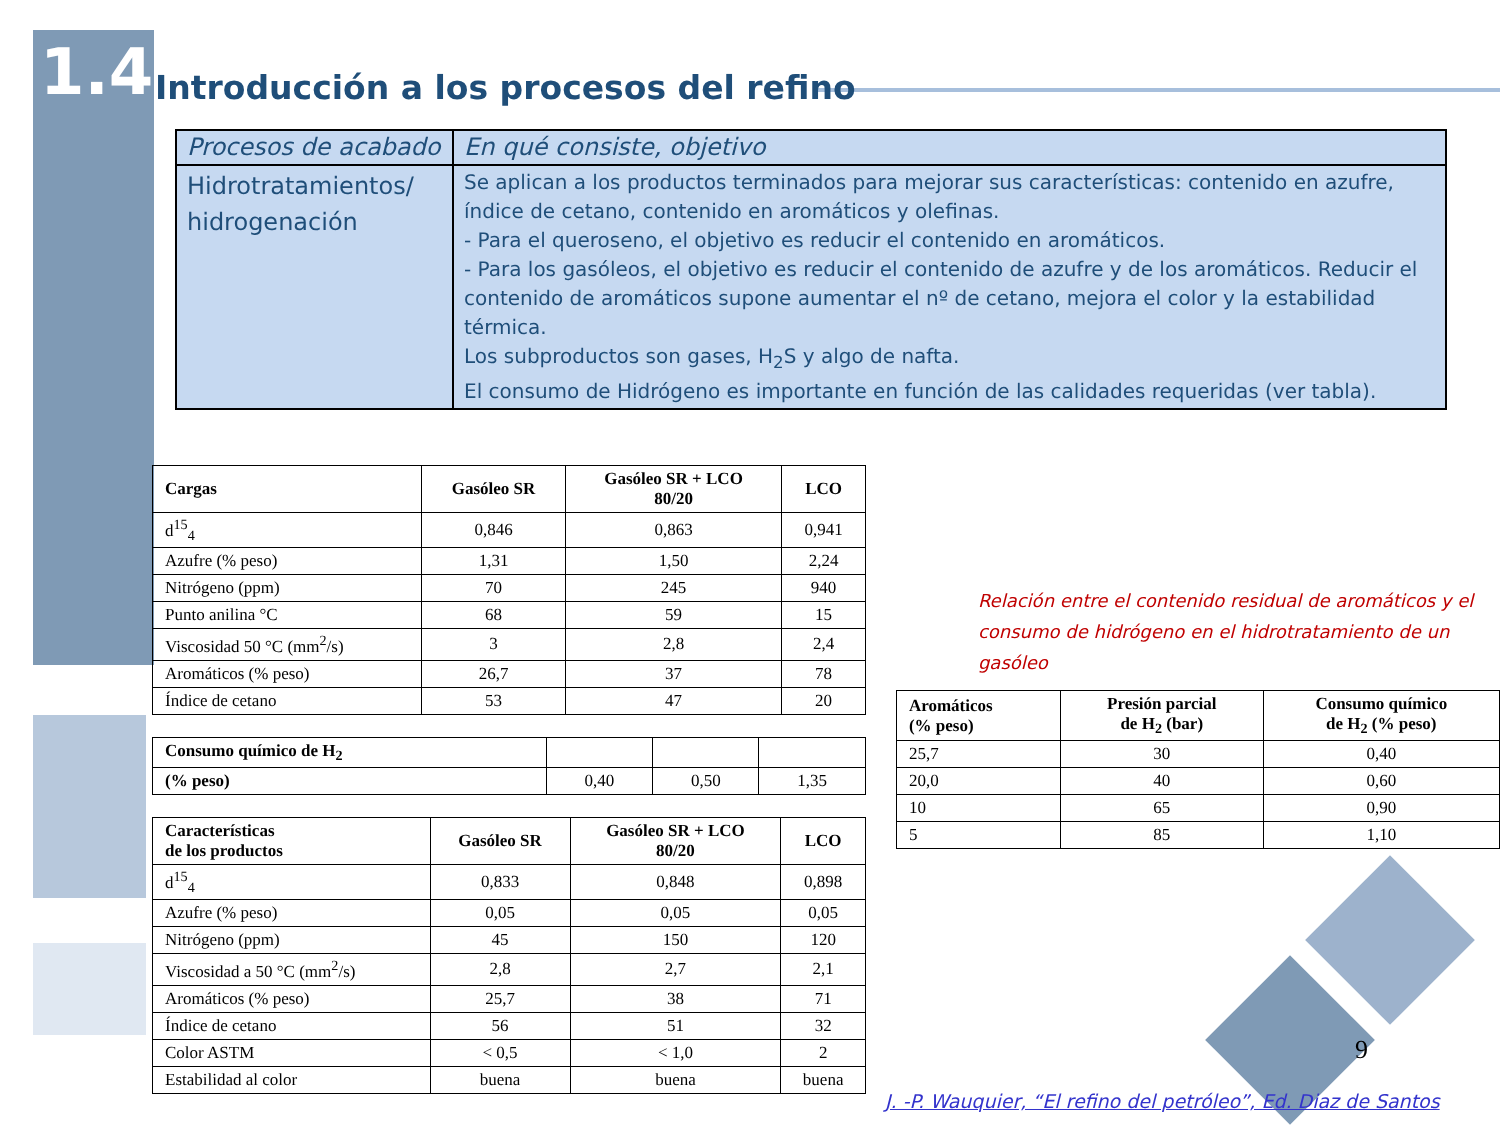1.4
Introducción a los procesos del refino
| Procesos de acabado | En qué consiste, objetivo |
| --- | --- |
| Hidrotratamientos/ hidrogenación | Se aplican a los productos terminados para mejorar sus características: contenido en azufre, índice de cetano, contenido en aromáticos y olefinas. - Para el queroseno, el objetivo es reducir el contenido en aromáticos. - Para los gasóleos, el objetivo es reducir el contenido de azufre y de los aromáticos. Reducir el contenido de aromáticos supone aumentar el nº de cetano, mejora el color y la estabilidad térmica. Los subproductos son gases, H<sub>2</sub>S y algo de nafta. El consumo de Hidrógeno es importante en función de las calidades requeridas (ver tabla). |
| Cargas | Gasóleo SR | Gasóleo SR + LCO 80/20 | LCO |
| --- | --- | --- | --- |
| d<sup>15</sup><sub>4</sub> | 0,846 | 0,863 | 0,941 |
| Azufre (% peso) | 1,31 | 1,50 | 2,24 |
| Nitrógeno (ppm) | 70 | 245 | 940 |
| Punto anilina °C | 68 | 59 | 15 |
| Viscosidad 50 °C (mm<sup>2</sup>/s) | 3 | 2,8 | 2,4 |
| Aromáticos (% peso) | 26,7 | 37 | 78 |
| Índice de cetano | 53 | 47 | 20 |
| Consumo químico de H<sub>2</sub> | | | |
| (% peso) | 0,40 | 0,50 | 1,35 |
| Características de los productos | Gasóleo SR | Gasóleo SR + LCO 80/20 | LCO |
| --- | --- | --- | --- |
| d<sup>15</sup><sub>4</sub> | 0,833 | 0,848 | 0,898 |
| Azufre (% peso) | 0,05 | 0,05 | 0,05 |
| Nitrógeno (ppm) | 45 | 150 | 120 |
| Viscosidad a 50 °C (mm<sup>2</sup>/s) | 2,8 | 2,7 | 2,1 |
| Aromáticos (% peso) | 25,7 | 38 | 71 |
| Índice de cetano | 56 | 51 | 32 |
| Color ASTM | < 0,5 | < 1,0 | 2 |
| Estabilidad al color | buena | buena | buena |
Relación entre el contenido residual de aromáticos y el consumo de hidrógeno en el hidrotratamiento de un gasóleo
| Aromáticos (% peso) | Presión parcial de H<sub>2</sub> (bar) | Consumo químico de H<sub>2</sub> (% peso) |
| --- | --- | --- |
| 25,7 | 30 | 0,40 |
| 20,0 | 40 | 0,60 |
| 10 | 65 | 0,90 |
| 5 | 85 | 1,10 |
9
J. -P. Wauquier, “El refino del petróleo”, Ed. Diaz de Santos